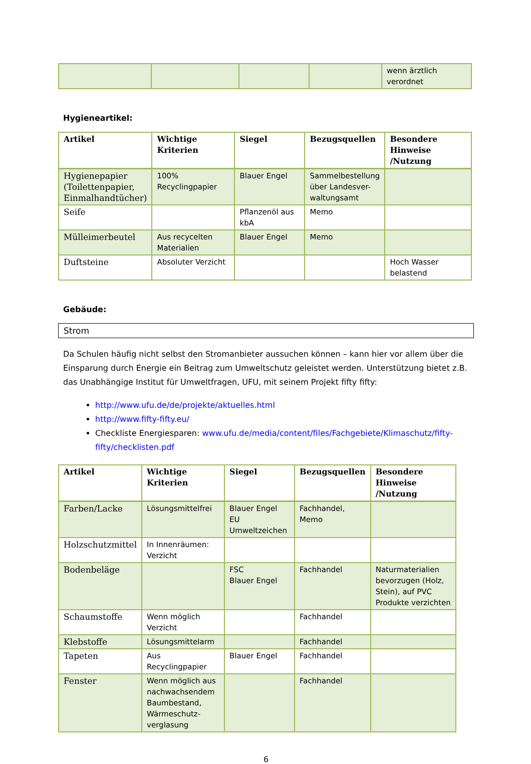| | | | | wenn ärztlich verordnet |
Hygieneartikel:
| Artikel | Wichtige Kriterien | Siegel | Bezugsquellen | Besondere Hinweise /Nutzung |
| --- | --- | --- | --- | --- |
| Hygienepapier (Toilettenpapier, Einmalhandtücher) | 100% Recyclingpapier | Blauer Engel | Sammelbestellung über Landesver-waltungsamt | |
| Seife | | Pflanzenöl aus kbA | Memo | |
| Mülleimerbeutel | Aus recycelten Materialien | Blauer Engel | Memo | |
| Duftsteine | Absoluter Verzicht | | | Hoch Wasser belastend |
Gebäude:
Strom
Da Schulen häufig nicht selbst den Stromanbieter aussuchen können – kann hier vor allem über die Einsparung durch Energie ein Beitrag zum Umweltschutz geleistet werden. Unterstützung bietet z.B. das Unabhängige Institut für Umweltfragen, UFU, mit seinem Projekt fifty fifty:
http://www.ufu.de/de/projekte/aktuelles.html
http://www.fifty-fifty.eu/
Checkliste Energiesparen: www.ufu.de/media/content/files/Fachgebiete/Klimaschutz/fifty-fifty/checklisten.pdf
| Artikel | Wichtige Kriterien | Siegel | Bezugsquellen | Besondere Hinweise /Nutzung |
| --- | --- | --- | --- | --- |
| Farben/Lacke | Lösungsmittelfrei | Blauer Engel EU Umweltzeichen | Fachhandel, Memo | |
| Holzschutzmittel | In Innenräumen: Verzicht | | | |
| Bodenbeläge | | FSC Blauer Engel | Fachhandel | Naturmaterialien bevorzugen (Holz, Stein), auf PVC Produkte verzichten |
| Schaumstoffe | Wenn möglich Verzicht | | Fachhandel | |
| Klebstoffe | Lösungsmittelarm | | Fachhandel | |
| Tapeten | Aus Recyclingpapier | Blauer Engel | Fachhandel | |
| Fenster | Wenn möglich aus nachwachsendem Baumbestand, Wärmeschutz-verglasung | | Fachhandel | |
6